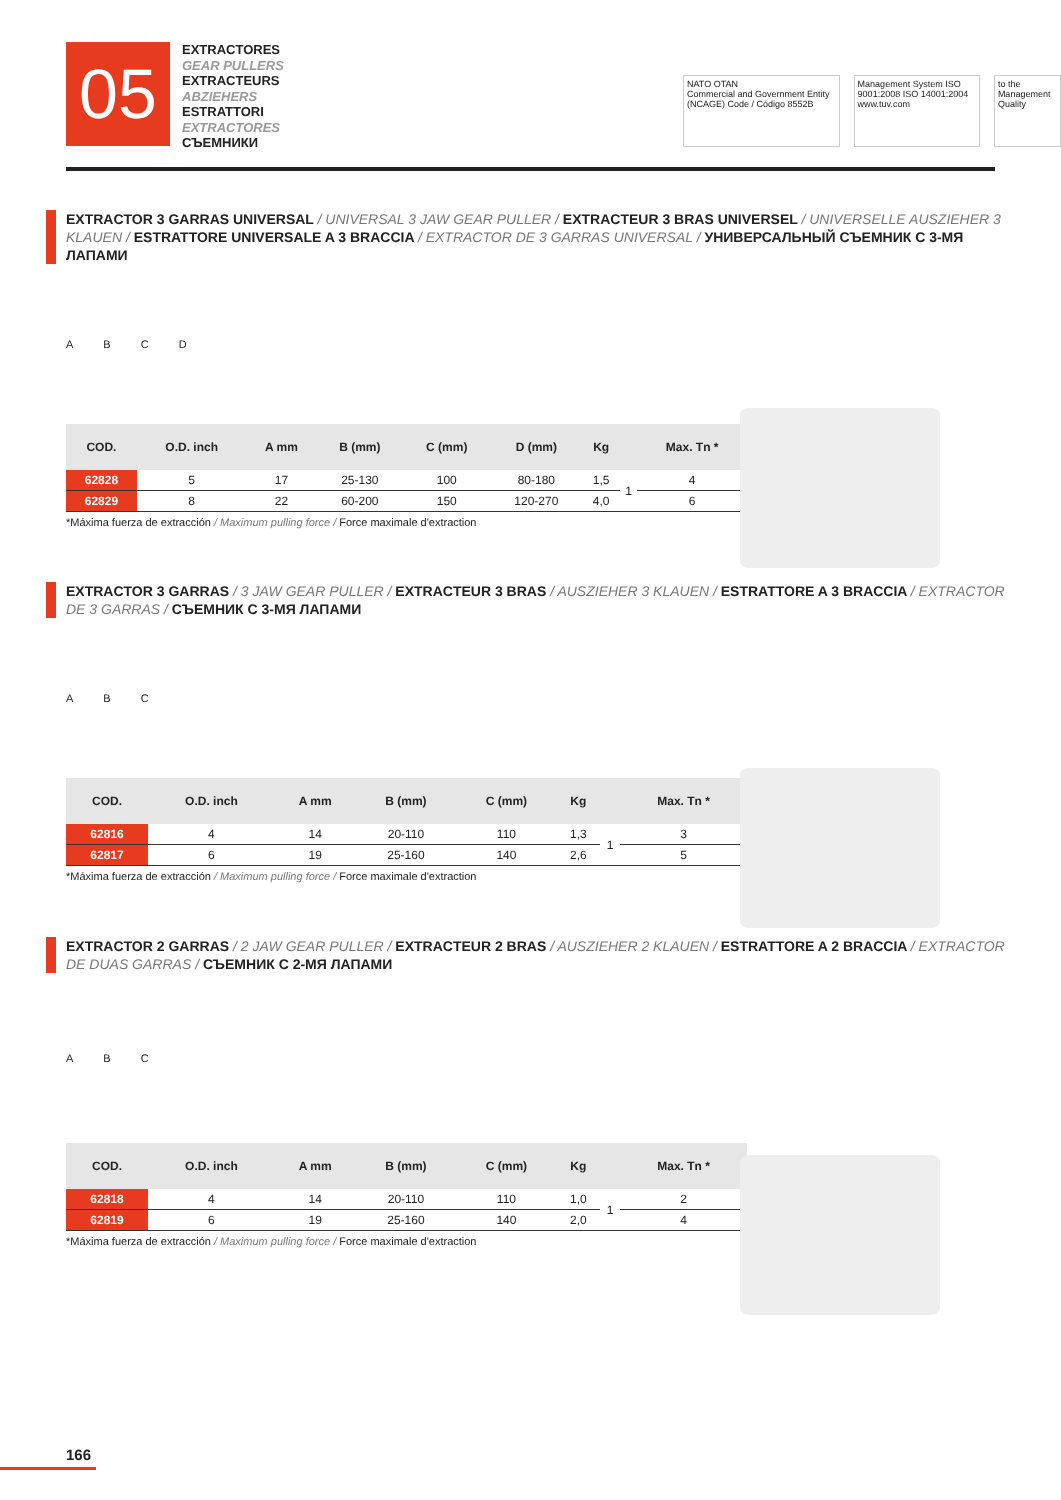05
EXTRACTORES
GEAR PULLERS
EXTRACTEURS
ABZIEHERS
ESTRATTORI
EXTRACTORES
СЪЕМНИКИ
NATO OTAN
Commercial and Government Entity (NCAGE) Code / Código 8552B
Management System ISO 9001:2008 ISO 14001:2004
www.tuv.com
to the Management Quality
EXTRACTOR 3 GARRAS UNIVERSAL / UNIVERSAL 3 JAW GEAR PULLER / EXTRACTEUR 3 BRAS UNIVERSEL / UNIVERSELLE AUSZIEHER 3 KLAUEN / ESTRATTORE UNIVERSALE A 3 BRACCIA / EXTRACTOR DE 3 GARRAS UNIVERSAL / УНИВЕРСАЛЬНЫЙ СЪЕМНИК С 3-МЯ ЛАПАМИ
ABCD
| COD. | O.D. inch | A mm | B (mm) | C (mm) | D (mm) | Kg | | Max. Tn * |
| --- | --- | --- | --- | --- | --- | --- | --- | --- |
| 62828 | 5 | 17 | 25-130 | 100 | 80-180 | 1,5 | 1 | 4 |
| 62829 | 8 | 22 | 60-200 | 150 | 120-270 | 4,0 | | 6 |
*Máxima fuerza de extracción / Maximum pulling force / Force maximale d'extraction
EXTRACTOR 3 GARRAS / 3 JAW GEAR PULLER / EXTRACTEUR 3 BRAS / AUSZIEHER 3 KLAUEN / ESTRATTORE A 3 BRACCIA / EXTRACTOR DE 3 GARRAS / СЪЕМНИК С 3-МЯ ЛАПАМИ
ABC
| COD. | O.D. inch | A mm | B (mm) | C (mm) | Kg | | Max. Tn * |
| --- | --- | --- | --- | --- | --- | --- | --- |
| 62816 | 4 | 14 | 20-110 | 110 | 1,3 | 1 | 3 |
| 62817 | 6 | 19 | 25-160 | 140 | 2,6 | | 5 |
*Máxima fuerza de extracción / Maximum pulling force / Force maximale d'extraction
EXTRACTOR 2 GARRAS / 2 JAW GEAR PULLER / EXTRACTEUR 2 BRAS / AUSZIEHER 2 KLAUEN / ESTRATTORE A 2 BRACCIA / EXTRACTOR DE DUAS GARRAS / СЪЕМНИК С 2-МЯ ЛАПАМИ
ABC
| COD. | O.D. inch | A mm | B (mm) | C (mm) | Kg | | Max. Tn * |
| --- | --- | --- | --- | --- | --- | --- | --- |
| 62818 | 4 | 14 | 20-110 | 110 | 1,0 | 1 | 2 |
| 62819 | 6 | 19 | 25-160 | 140 | 2,0 | | 4 |
*Máxima fuerza de extracción / Maximum pulling force / Force maximale d'extraction
166